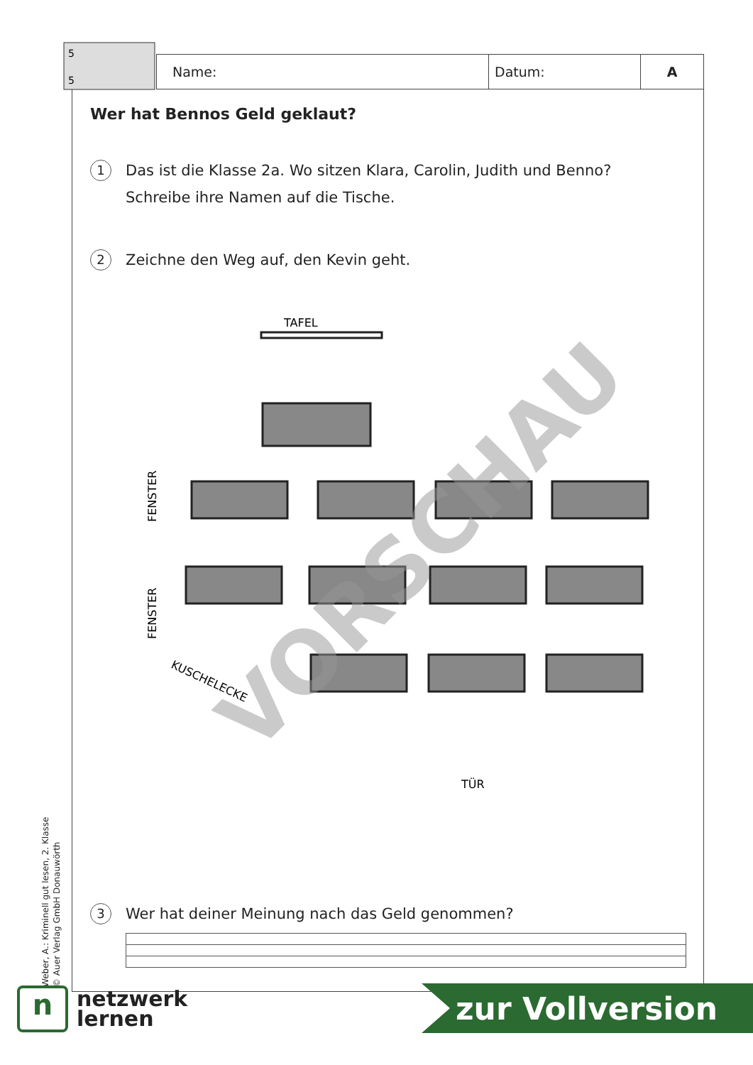5
5
Name: Datum: A
Wer hat Bennos Geld geklaut?
1
Das ist die Klasse 2a. Wo sitzen Klara, Carolin, Judith und Benno?
Schreibe ihre Namen auf die Tische.
2
Zeichne den Weg auf, den Kevin geht.
TAFEL
FENSTER
FENSTER
KUSCHELECKE
TÜR
VORSCHAU
3
Wer hat deiner Meinung nach das Geld genommen?
Weber, A.: Kriminell gut lesen, 2. Klasse
© Auer Verlag GmbH Donauwörth
n
netzwerk
lernen
zur Vollversion